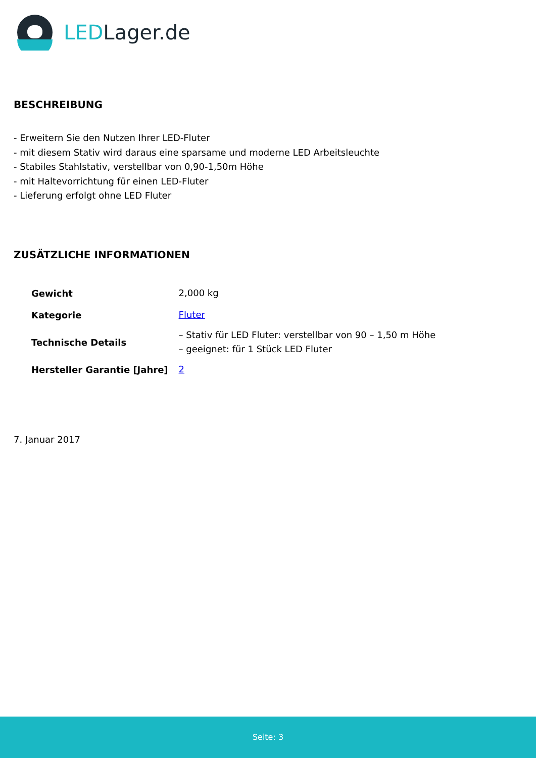LEDLager.de
BESCHREIBUNG
- Erweitern Sie den Nutzen Ihrer LED-Fluter
- mit diesem Stativ wird daraus eine sparsame und moderne LED Arbeitsleuchte
- Stabiles Stahlstativ, verstellbar von 0,90-1,50m Höhe
- mit Haltevorrichtung für einen LED-Fluter
- Lieferung erfolgt ohne LED Fluter
ZUSÄTZLICHE INFORMATIONEN
| Gewicht | 2,000 kg |
| Kategorie | Fluter |
| Technische Details | – Stativ für LED Fluter: verstellbar von 90 – 1,50 m Höhe – geeignet: für 1 Stück LED Fluter |
| Hersteller Garantie [Jahre] | 2 |
7. Januar 2017
Seite: 3